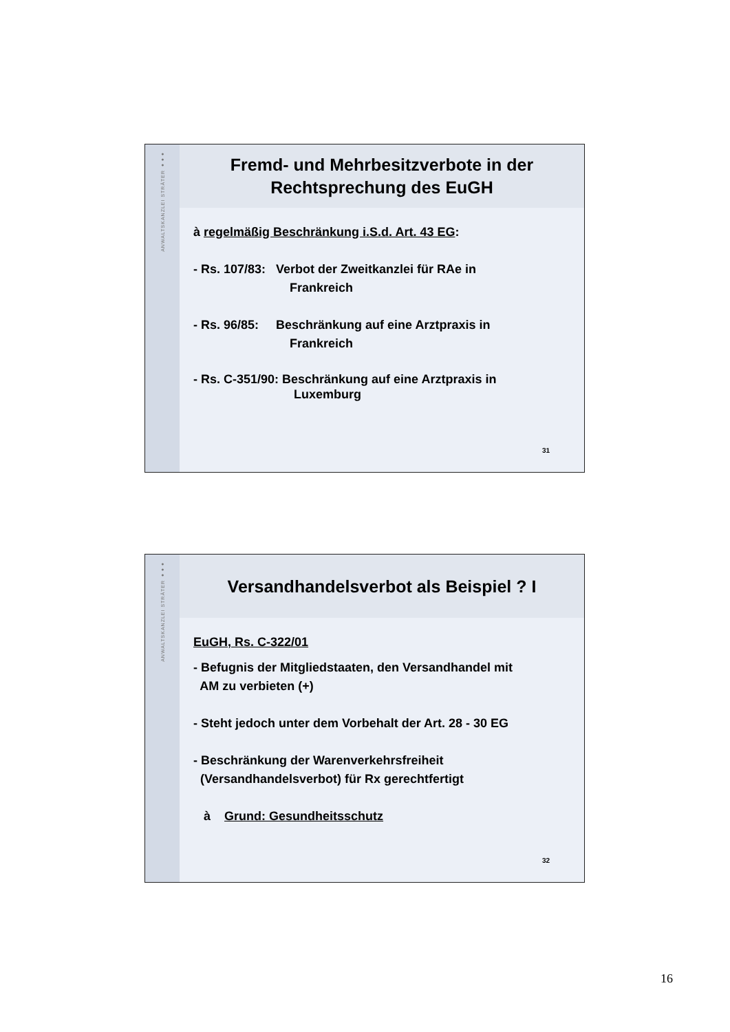ANWALTSKANZLEI STRÄTER ●●●
Fremd- und Mehrbesitzverbote in der
Rechtsprechung des EuGH
à regelmäßig Beschränkung i.S.d. Art. 43 EG:
- Rs. 107/83: Verbot der Zweitkanzlei für RAe in
Frankreich
- Rs. 96/85: Beschränkung auf eine Arztpraxis in
Frankreich
- Rs. C-351/90: Beschränkung auf eine Arztpraxis in
Luxemburg
31
ANWALTSKANZLEI STRÄTER ●●●
Versandhandelsverbot als Beispiel ? I
EuGH, Rs. C-322/01
- Befugnis der Mitgliedstaaten, den Versandhandel mit
AM zu verbieten (+)
- Steht jedoch unter dem Vorbehalt der Art. 28 - 30 EG
- Beschränkung der Warenverkehrsfreiheit
(Versandhandelsverbot) für Rx gerechtfertigt
à Grund: Gesundheitsschutz
32
16